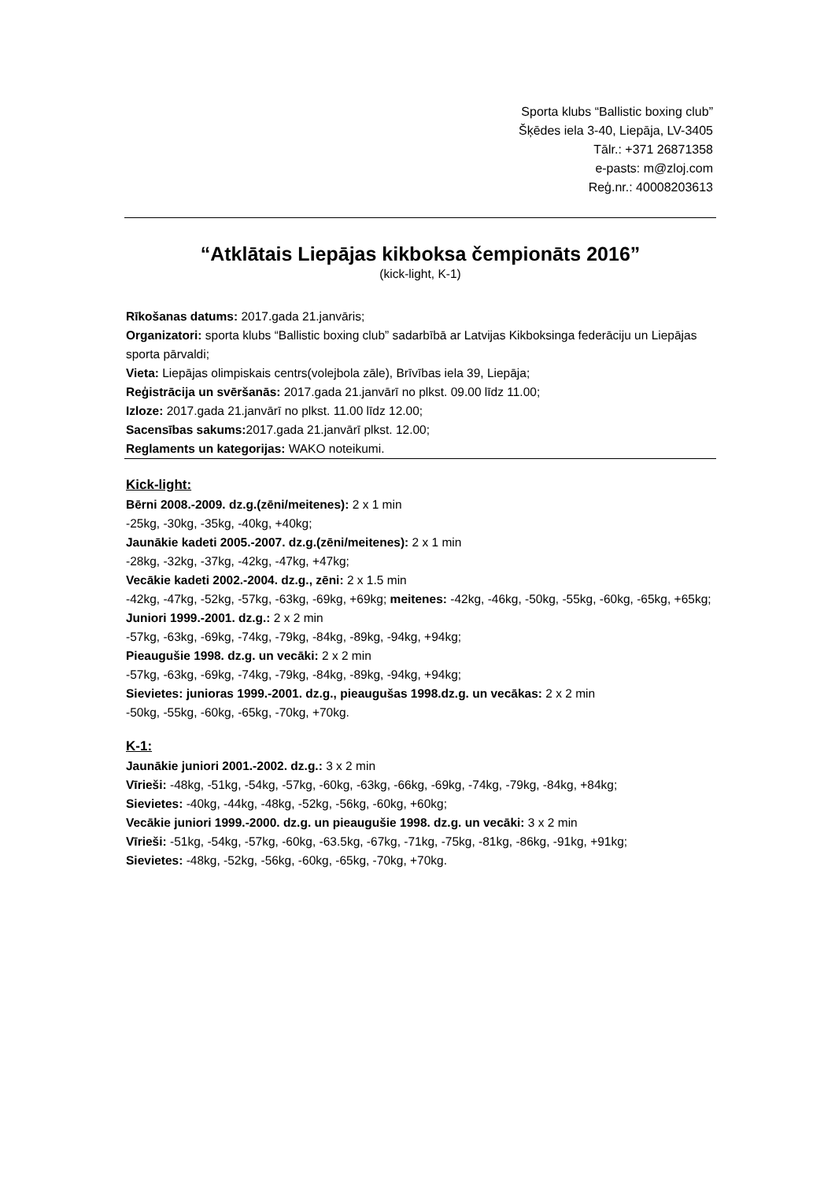Sporta klubs “Ballistic boxing club”
Šķēdes iela 3-40, Liepāja, LV-3405
Tālr.: +371 26871358
e-pasts: m@zloj.com
Reģ.nr.: 40008203613
“Atklātais Liepājas kikboksa čempionāts 2016”
(kick-light, K-1)
Rīkošanas datums: 2017.gada 21.janvāris;
Organizatori: sporta klubs “Ballistic boxing club” sadarbībā ar Latvijas Kikboksinga federāciju un Liepājas sporta pārvaldi;
Vieta: Liepājas olimpiskais centrs(volejbola zāle), Brīvības iela 39, Liepāja;
Reģistrācija un svēršanās: 2017.gada 21.janvārī no plkst. 09.00 līdz 11.00;
Izloze: 2017.gada 21.janvārī no plkst. 11.00 līdz 12.00;
Sacensības sakums: 2017.gada 21.janvārī plkst. 12.00;
Reglaments un kategorijas: WAKO noteikumi.
Kick-light:
Bērni 2008.-2009. dz.g.(zēni/meitenes): 2 x 1 min
-25kg, -30kg, -35kg, -40kg, +40kg;
Jaunākie kadeti 2005.-2007. dz.g.(zēni/meitenes): 2 x 1 min
-28kg, -32kg, -37kg, -42kg, -47kg, +47kg;
Vecākie kadeti 2002.-2004. dz.g., zēni: 2 x 1.5 min
-42kg, -47kg, -52kg, -57kg, -63kg, -69kg, +69kg; meitenes: -42kg, -46kg, -50kg, -55kg, -60kg, -65kg, +65kg;
Juniori 1999.-2001. dz.g.: 2 x 2 min
-57kg, -63kg, -69kg, -74kg, -79kg, -84kg, -89kg, -94kg, +94kg;
Pieaugušie 1998. dz.g. un vecāki: 2 x 2 min
-57kg, -63kg, -69kg, -74kg, -79kg, -84kg, -89kg, -94kg, +94kg;
Sievietes: junioras 1999.-2001. dz.g., pieaugušas 1998.dz.g. un vecākas: 2 x 2 min
-50kg, -55kg, -60kg, -65kg, -70kg, +70kg.
K-1:
Jaunākie juniori 2001.-2002. dz.g.: 3 x 2 min
Vīrieši: -48kg, -51kg, -54kg, -57kg, -60kg, -63kg, -66kg, -69kg, -74kg, -79kg, -84kg, +84kg;
Sievietes: -40kg, -44kg, -48kg, -52kg, -56kg, -60kg, +60kg;
Vecākie juniori 1999.-2000. dz.g. un pieaugušie 1998. dz.g. un vecāki: 3 x 2 min
Vīrieši: -51kg, -54kg, -57kg, -60kg, -63.5kg, -67kg, -71kg, -75kg, -81kg, -86kg, -91kg, +91kg;
Sievietes: -48kg, -52kg, -56kg, -60kg, -65kg, -70kg, +70kg.